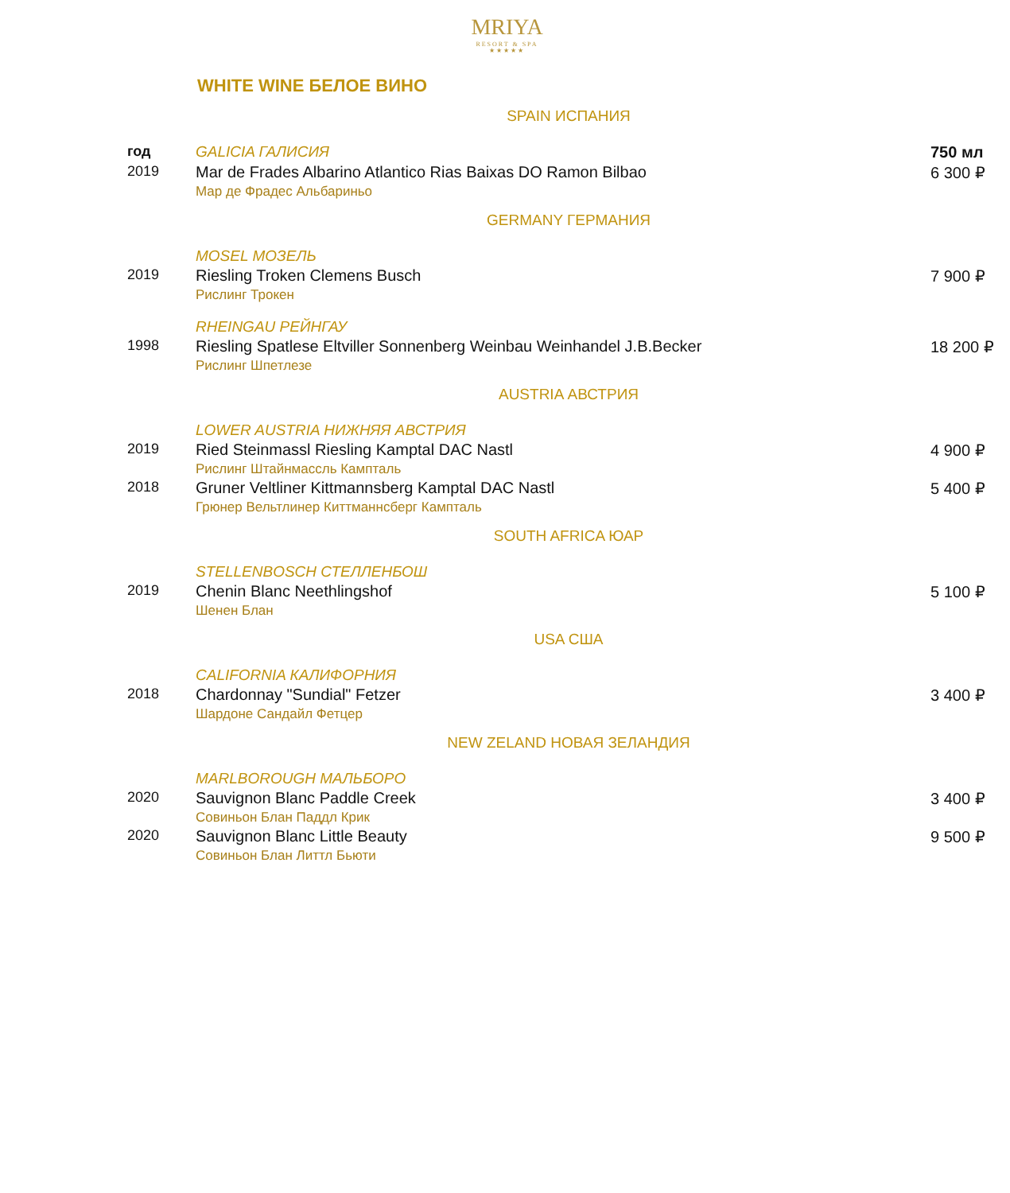MRIYA
RESORT & SPA
★★★★★
WHITE WINE БЕЛОЕ ВИНО
| SPAIN ИСПАНИЯ | | |
| год | GALICIA ГАЛИСИЯ | 750 мл |
| 2019 | Mar de Frades Albarino Atlantico Rias Baixas DO Ramon Bilbao Мар де Фрадес Альбариньо | 6 300 ₽ |
| GERMANY ГЕРМАНИЯ | | |
| | MOSEL МОЗЕЛЬ | |
| 2019 | Riesling Troken Clemens Busch Рислинг Трокен | 7 900 ₽ |
| | RHEINGAU РЕЙНГАУ | |
| 1998 | Riesling Spatlese Eltviller Sonnenberg Weinbau Weinhandel J.B.Becker Рислинг Шпетлезе | 18 200 ₽ |
| AUSTRIA АВСТРИЯ | | |
| | LOWER AUSTRIA НИЖНЯЯ АВСТРИЯ | |
| 2019 | Ried Steinmassl Riesling Kamptal DAC Nastl Рислинг Штайнмассль Кампталь | 4 900 ₽ |
| 2018 | Gruner Veltliner Kittmannsberg Kamptal DAC Nastl Грюнер Вельтлинер Киттманнсберг Кампталь | 5 400 ₽ |
| SOUTH AFRICA ЮАР | | |
| | STELLENBOSCH СТЕЛЛЕНБОШ | |
| 2019 | Chenin Blanc Neethlingshof Шенен Блан | 5 100 ₽ |
| USA США | | |
| | CALIFORNIA КАЛИФОРНИЯ | |
| 2018 | Chardonnay "Sundial" Fetzer Шардоне Сандайл Фетцер | 3 400 ₽ |
| NEW ZELAND НОВАЯ ЗЕЛАНДИЯ | | |
| | MARLBOROUGH МАЛЬБОРО | |
| 2020 | Sauvignon Blanc Paddle Creek Совиньон Блан Паддл Крик | 3 400 ₽ |
| 2020 | Sauvignon Blanc Little Beauty Совиньон Блан Литтл Бьюти | 9 500 ₽ |